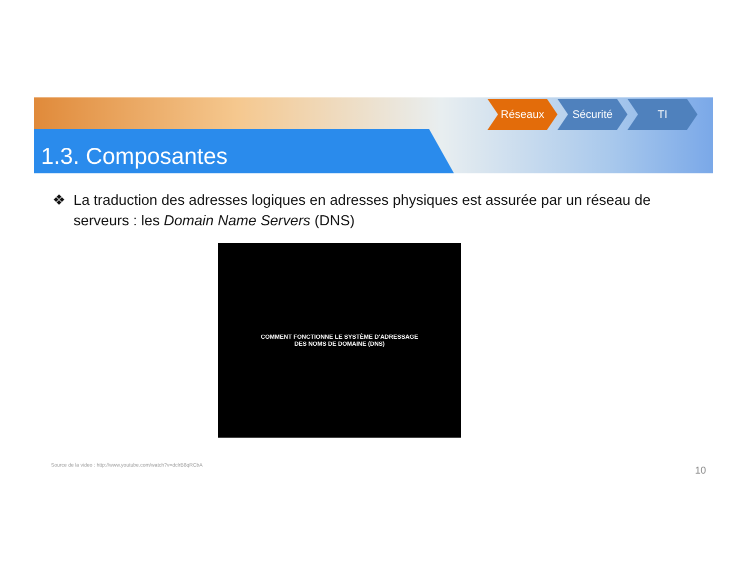1.3. Composantes
Réseaux Sécurité TI
❖ La traduction des adresses logiques en adresses physiques est assurée par un réseau de serveurs : les Domain Name Servers (DNS)
COMMENT FONCTIONNE LE SYSTÈME D'ADRESSAGE
DES NOMS DE DOMAINE (DNS)
Source de la video : http://www.youtube.com/watch?v=dclrB8qRCbA
10